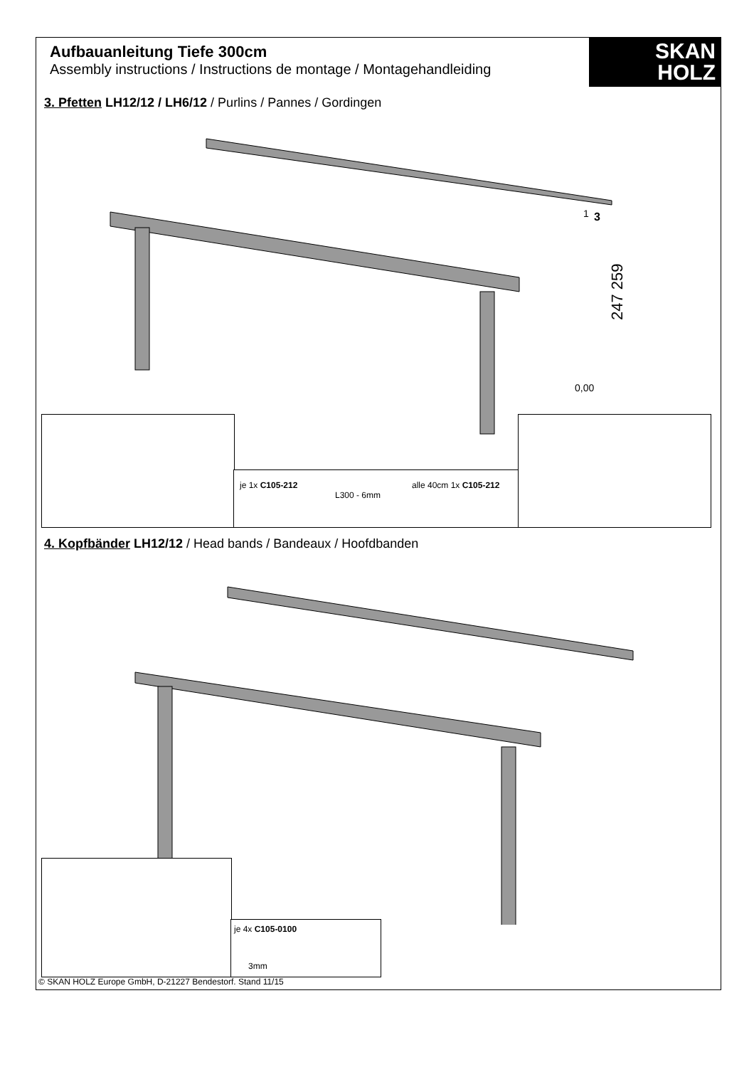Aufbauanleitung Tiefe 300cm
Assembly instructions / Instructions de montage / Montagehandleiding
SKAN
HOLZ
3. Pfetten LH12/12 / LH6/12 / Purlins / Pannes / Gordingen
0,00
247 259
1
3
je 1x C105-212
L300 - 6mm
alle 40cm 1x C105-212
4. Kopfbänder LH12/12 / Head bands / Bandeaux / Hoofdbanden
je 4x C105-0100
3mm
© SKAN HOLZ Europe GmbH, D-21227 Bendestorf. Stand 11/15